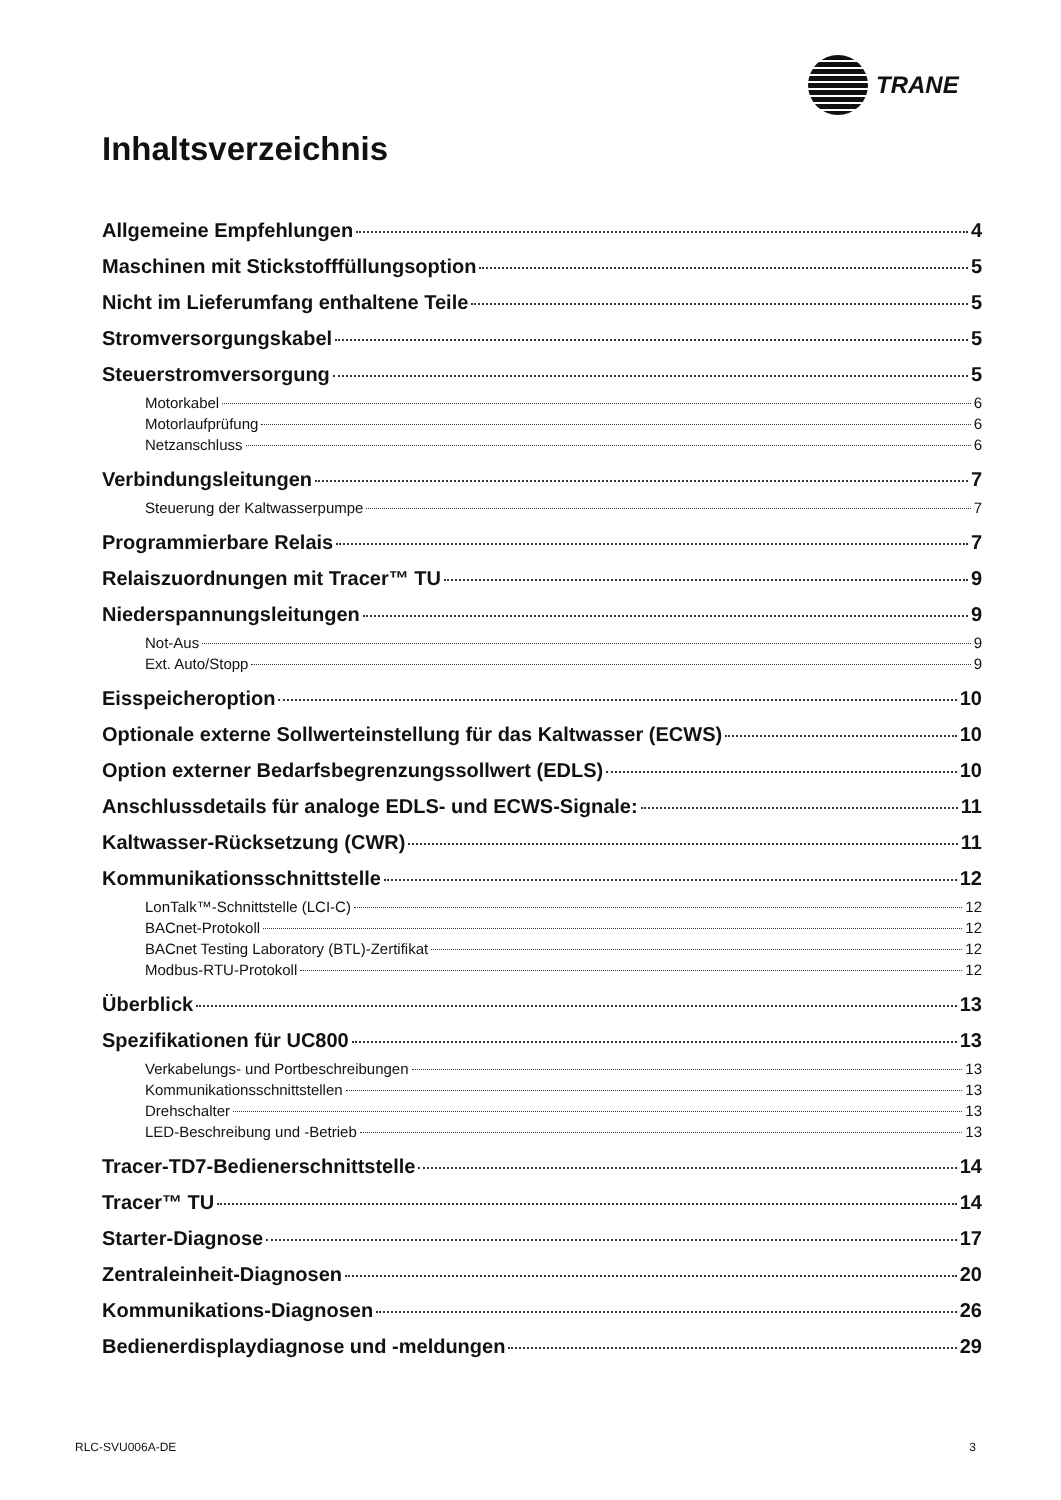TRANE
Inhaltsverzeichnis
Allgemeine Empfehlungen 4
Maschinen mit Stickstofffüllungsoption 5
Nicht im Lieferumfang enthaltene Teile 5
Stromversorgungskabel 5
Steuerstromversorgung 5
Motorkabel 6
Motorlaufprüfung 6
Netzanschluss 6
Verbindungsleitungen 7
Steuerung der Kaltwasserpumpe 7
Programmierbare Relais 7
Relaiszuordnungen mit Tracer™ TU 9
Niederspannungsleitungen 9
Not-Aus 9
Ext. Auto/Stopp 9
Eisspeicheroption 10
Optionale externe Sollwerteinstellung für das Kaltwasser (ECWS) 10
Option externer Bedarfsbegrenzungssollwert (EDLS) 10
Anschlussdetails für analoge EDLS- und ECWS-Signale: 11
Kaltwasser-Rücksetzung (CWR) 11
Kommunikationsschnittstelle 12
LonTalk™-Schnittstelle (LCI-C) 12
BACnet-Protokoll 12
BACnet Testing Laboratory (BTL)-Zertifikat 12
Modbus-RTU-Protokoll 12
Überblick 13
Spezifikationen für UC800 13
Verkabelungs- und Portbeschreibungen 13
Kommunikationsschnittstellen 13
Drehschalter 13
LED-Beschreibung und -Betrieb 13
Tracer-TD7-Bedienerschnittstelle 14
Tracer™ TU 14
Starter-Diagnose 17
Zentraleinheit-Diagnosen 20
Kommunikations-Diagnosen 26
Bedienerdisplaydiagnose und -meldungen 29
RLC-SVU006A-DE 3